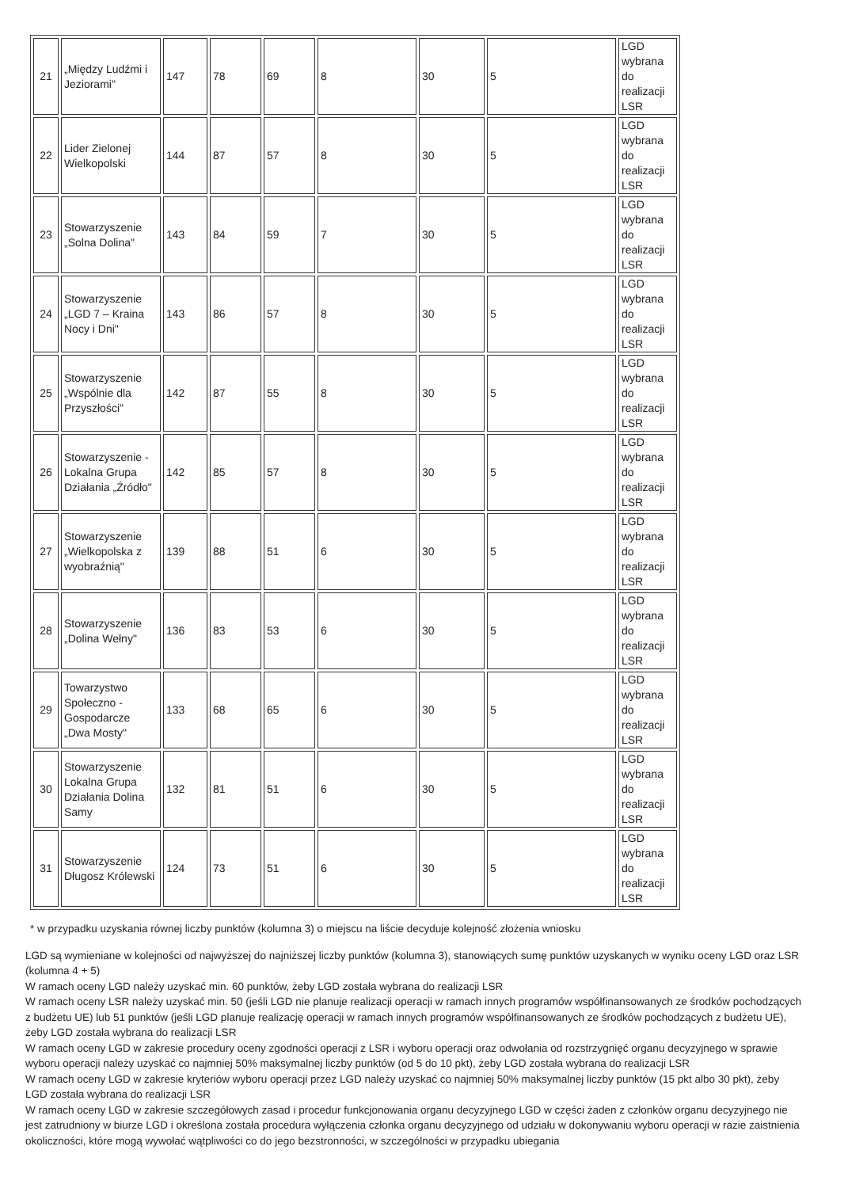| 21 | „Między Ludźmi i Jeziorami" | 147 | 78 | 69 | 8 | 30 | 5 | LGD wybrana do realizacji LSR |
| 22 | Lider Zielonej Wielkopolski | 144 | 87 | 57 | 8 | 30 | 5 | LGD wybrana do realizacji LSR |
| 23 | Stowarzyszenie „Solna Dolina" | 143 | 84 | 59 | 7 | 30 | 5 | LGD wybrana do realizacji LSR |
| 24 | Stowarzyszenie „LGD 7 – Kraina Nocy i Dni" | 143 | 86 | 57 | 8 | 30 | 5 | LGD wybrana do realizacji LSR |
| 25 | Stowarzyszenie „Wspólnie dla Przyszłości" | 142 | 87 | 55 | 8 | 30 | 5 | LGD wybrana do realizacji LSR |
| 26 | Stowarzyszenie - Lokalna Grupa Działania „Źródło" | 142 | 85 | 57 | 8 | 30 | 5 | LGD wybrana do realizacji LSR |
| 27 | Stowarzyszenie „Wielkopolska z wyobraźnią" | 139 | 88 | 51 | 6 | 30 | 5 | LGD wybrana do realizacji LSR |
| 28 | Stowarzyszenie „Dolina Wełny" | 136 | 83 | 53 | 6 | 30 | 5 | LGD wybrana do realizacji LSR |
| 29 | Towarzystwo Społeczno - Gospodarcze „Dwa Mosty" | 133 | 68 | 65 | 6 | 30 | 5 | LGD wybrana do realizacji LSR |
| 30 | Stowarzyszenie Lokalna Grupa Działania Dolina Samy | 132 | 81 | 51 | 6 | 30 | 5 | LGD wybrana do realizacji LSR |
| 31 | Stowarzyszenie Długosz Królewski | 124 | 73 | 51 | 6 | 30 | 5 | LGD wybrana do realizacji LSR |
* w przypadku uzyskania równej liczby punktów (kolumna 3) o miejscu na liście decyduje kolejność złożenia wniosku
LGD są wymieniane w kolejności od najwyższej do najniższej liczby punktów (kolumna 3), stanowiących sumę punktów uzyskanych w wyniku oceny LGD oraz LSR (kolumna 4 + 5)
W ramach oceny LGD należy uzyskać min. 60 punktów, żeby LGD została wybrana do realizacji LSR
W ramach oceny LSR należy uzyskać min. 50 (jeśli LGD nie planuje realizacji operacji w ramach innych programów współfinansowanych ze środków pochodzących z budżetu UE) lub 51 punktów (jeśli LGD planuje realizację operacji w ramach innych programów współfinansowanych ze środków pochodzących z budżetu UE), żeby LGD została wybrana do realizacji LSR
W ramach oceny LGD w zakresie procedury oceny zgodności operacji z LSR i wyboru operacji oraz odwołania od rozstrzygnięć organu decyzyjnego w sprawie wyboru operacji należy uzyskać co najmniej 50% maksymalnej liczby punktów (od 5 do 10 pkt), żeby LGD została wybrana do realizacji LSR
W ramach oceny LGD w zakresie kryteriów wyboru operacji przez LGD należy uzyskać co najmniej 50% maksymalnej liczby punktów (15 pkt albo 30 pkt), żeby LGD została wybrana do realizacji LSR
W ramach oceny LGD w zakresie szczegółowych zasad i procedur funkcjonowania organu decyzyjnego LGD w części żaden z członków organu decyzyjnego nie jest zatrudniony w biurze LGD i określona została procedura wyłączenia członka organu decyzyjnego od udziału w dokonywaniu wyboru operacji w razie zaistnienia okoliczności, które mogą wywołać wątpliwości co do jego bezstronności, w szczególności w przypadku ubiegania